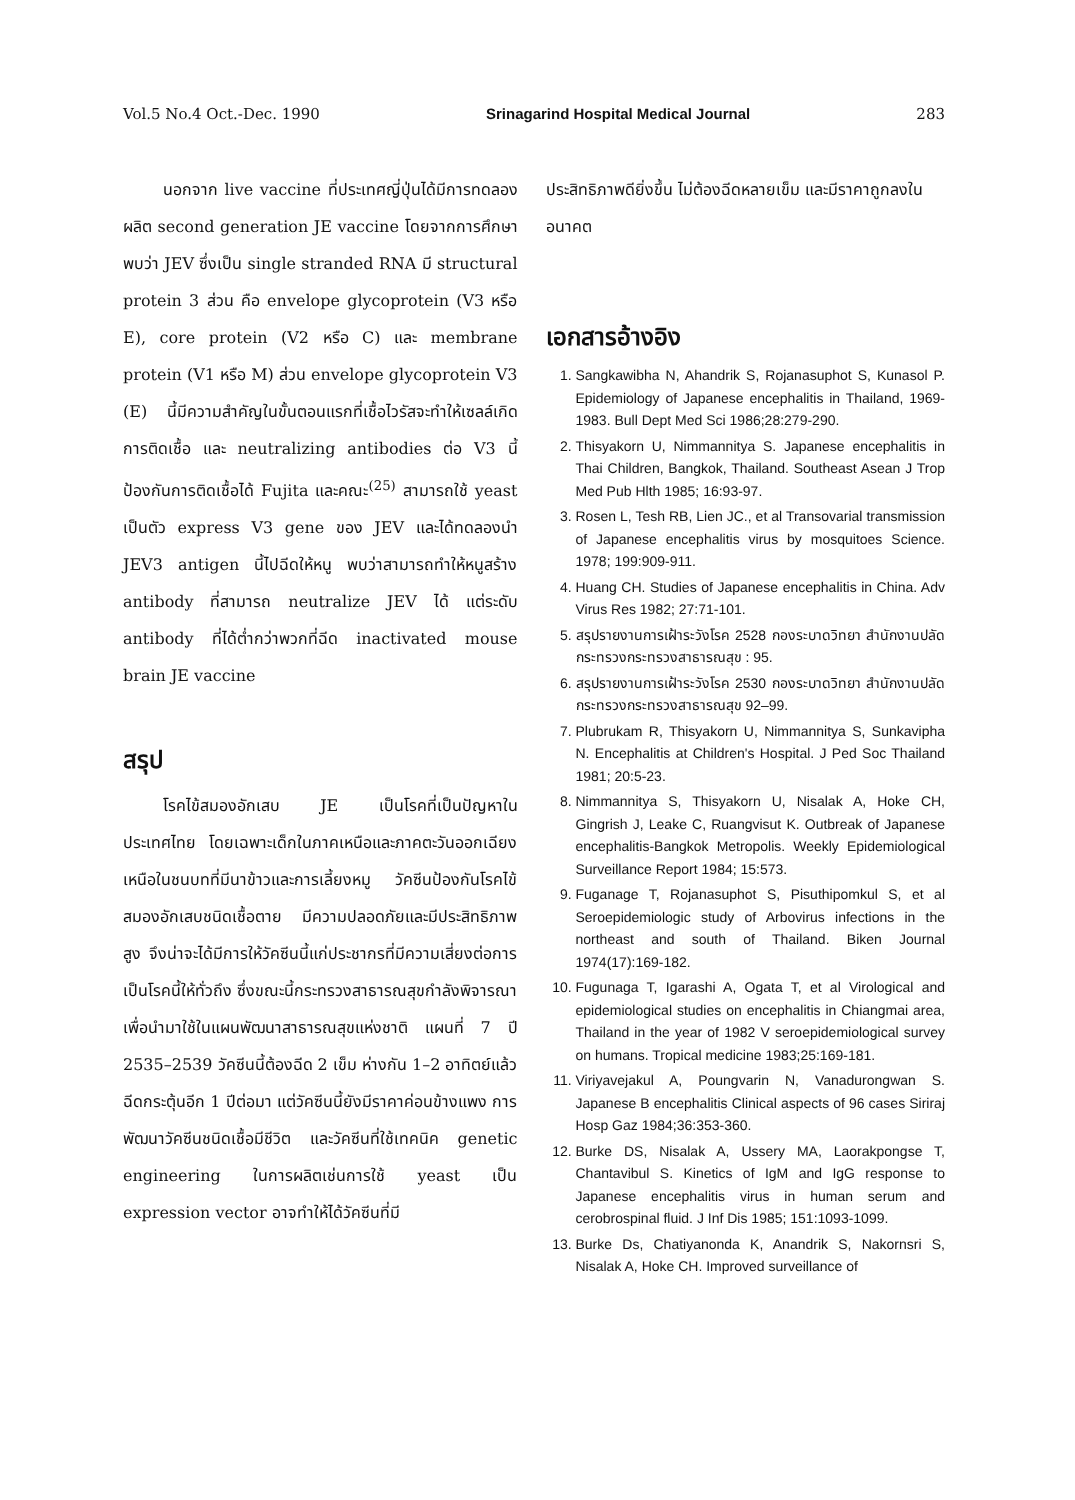Vol.5 No.4 Oct.-Dec. 1990 Srinagarind Hospital Medical Journal 283
นอกจาก live vaccine ที่ประเทศญี่ปุ่นได้มีการทดลองผลิต second generation JE vaccine โดยจากการศึกษาพบว่า JEV ซึ่งเป็น single stranded RNA มี structural protein 3 ส่วน คือ envelope glycoprotein (V3 หรือ E), core protein (V2 หรือ C) และ membrane protein (V1 หรือ M) ส่วน envelope glycoprotein V3 (E) นี้มีความสำคัญในขั้นตอนแรกที่เชื้อไวรัสจะทำให้เซลล์เกิดการติดเชื้อ และ neutralizing antibodies ต่อ V3 นี้ป้องกันการติดเชื้อได้ Fujita และคณะ<sup>(25)</sup> สามารถใช้ yeast เป็นตัว express V3 gene ของ JEV และได้ทดลองนำ JEV3 antigen นี้ไปฉีดให้หนู พบว่าสามารถทำให้หนูสร้าง antibody ที่สามารถ neutralize JEV ได้ แต่ระดับ antibody ที่ได้ต่ำกว่าพวกที่ฉีด inactivated mouse brain JE vaccine
สรุป
โรคไข้สมองอักเสบ JE เป็นโรคที่เป็นปัญหาในประเทศไทย โดยเฉพาะเด็กในภาคเหนือและภาคตะวันออกเฉียงเหนือในชนบทที่มีนาข้าวและการเลี้ยงหมู วัคซีนป้องกันโรคไข้สมองอักเสบชนิดเชื้อตาย มีความปลอดภัยและมีประสิทธิภาพสูง จึงน่าจะได้มีการให้วัคซีนนี้แก่ประชากรที่มีความเสี่ยงต่อการเป็นโรคนี้ให้ทั่วถึง ซึ่งขณะนี้กระทรวงสาธารณสุขกำลังพิจารณาเพื่อนำมาใช้ในแผนพัฒนาสาธารณสุขแห่งชาติ แผนที่ 7 ปี 2535–2539 วัคซีนนี้ต้องฉีด 2 เข็ม ห่างกัน 1–2 อาทิตย์แล้วฉีดกระตุ้นอีก 1 ปีต่อมา แต่วัคซีนนี้ยังมีราคาค่อนข้างแพง การพัฒนาวัคซีนชนิดเชื้อมีชีวิต และวัคซีนที่ใช้เทคนิค genetic engineering ในการผลิตเช่นการใช้ yeast เป็น expression vector อาจทำให้ได้วัคซีนที่มี
ประสิทธิภาพดียิ่งขึ้น ไม่ต้องฉีดหลายเข็ม และมีราคาถูกลงในอนาคต
เอกสารอ้างอิง
1. Sangkawibha N, Ahandrik S, Rojanasuphot S, Kunasol P. Epidemiology of Japanese encephalitis in Thailand, 1969-1983. Bull Dept Med Sci 1986;28:279-290.
2. Thisyakorn U, Nimmannitya S. Japanese encephalitis in Thai Children, Bangkok, Thailand. Southeast Asean J Trop Med Pub Hlth 1985; 16:93-97.
3. Rosen L, Tesh RB, Lien JC., et al Transovarial transmission of Japanese encephalitis virus by mosquitoes Science. 1978; 199:909-911.
4. Huang CH. Studies of Japanese encephalitis in China. Adv Virus Res 1982; 27:71-101.
5. สรุปรายงานการเฝ้าระวังโรค 2528 กองระบาดวิทยา สำนักงานปลัดกระทรวงกระทรวงสาธารณสุข : 95.
6. สรุปรายงานการเฝ้าระวังโรค 2530 กองระบาดวิทยา สำนักงานปลัดกระทรวงกระทรวงสาธารณสุข 92–99.
7. Plubrukam R, Thisyakorn U, Nimmannitya S, Sunkavipha N. Encephalitis at Children's Hospital. J Ped Soc Thailand 1981; 20:5-23.
8. Nimmannitya S, Thisyakorn U, Nisalak A, Hoke CH, Gingrish J, Leake C, Ruangvisut K. Outbreak of Japanese encephalitis-Bangkok Metropolis. Weekly Epidemiological Surveillance Report 1984; 15:573.
9. Fuganage T, Rojanasuphot S, Pisuthipomkul S, et al Seroepidemiologic study of Arbovirus infections in the northeast and south of Thailand. Biken Journal 1974(17):169-182.
10. Fugunaga T, Igarashi A, Ogata T, et al Virological and epidemiological studies on encephalitis in Chiangmai area, Thailand in the year of 1982 V seroepidemiological survey on humans. Tropical medicine 1983;25:169-181.
11. Viriyavejakul A, Poungvarin N, Vanadurongwan S. Japanese B encephalitis Clinical aspects of 96 cases Siriraj Hosp Gaz 1984;36:353-360.
12. Burke DS, Nisalak A, Ussery MA, Laorakpongse T, Chantavibul S. Kinetics of IgM and IgG response to Japanese encephalitis virus in human serum and cerobrospinal fluid. J Inf Dis 1985; 151:1093-1099.
13. Burke Ds, Chatiyanonda K, Anandrik S, Nakornsri S, Nisalak A, Hoke CH. Improved surveillance of